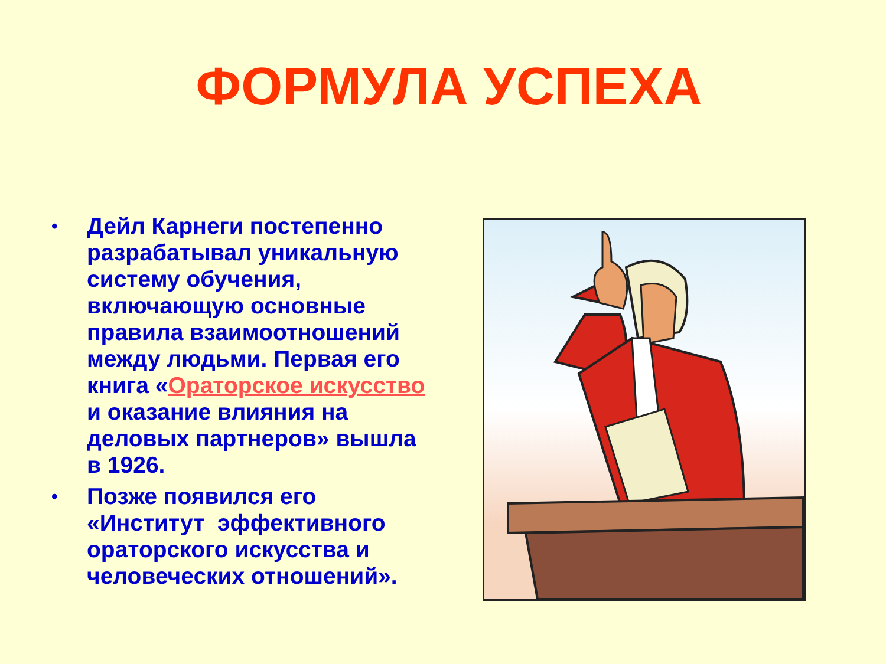ФОРМУЛА УСПЕХА
• Дейл Карнеги постепенно разрабатывал уникальную систему обучения, включающую основные правила взаимоотношений между людьми. Первая его книга «Ораторское искусство и оказание влияния на деловых партнеров» вышла в 1926.
• Позже появился его «Институт эффективного ораторского искусства и человеческих отношений».